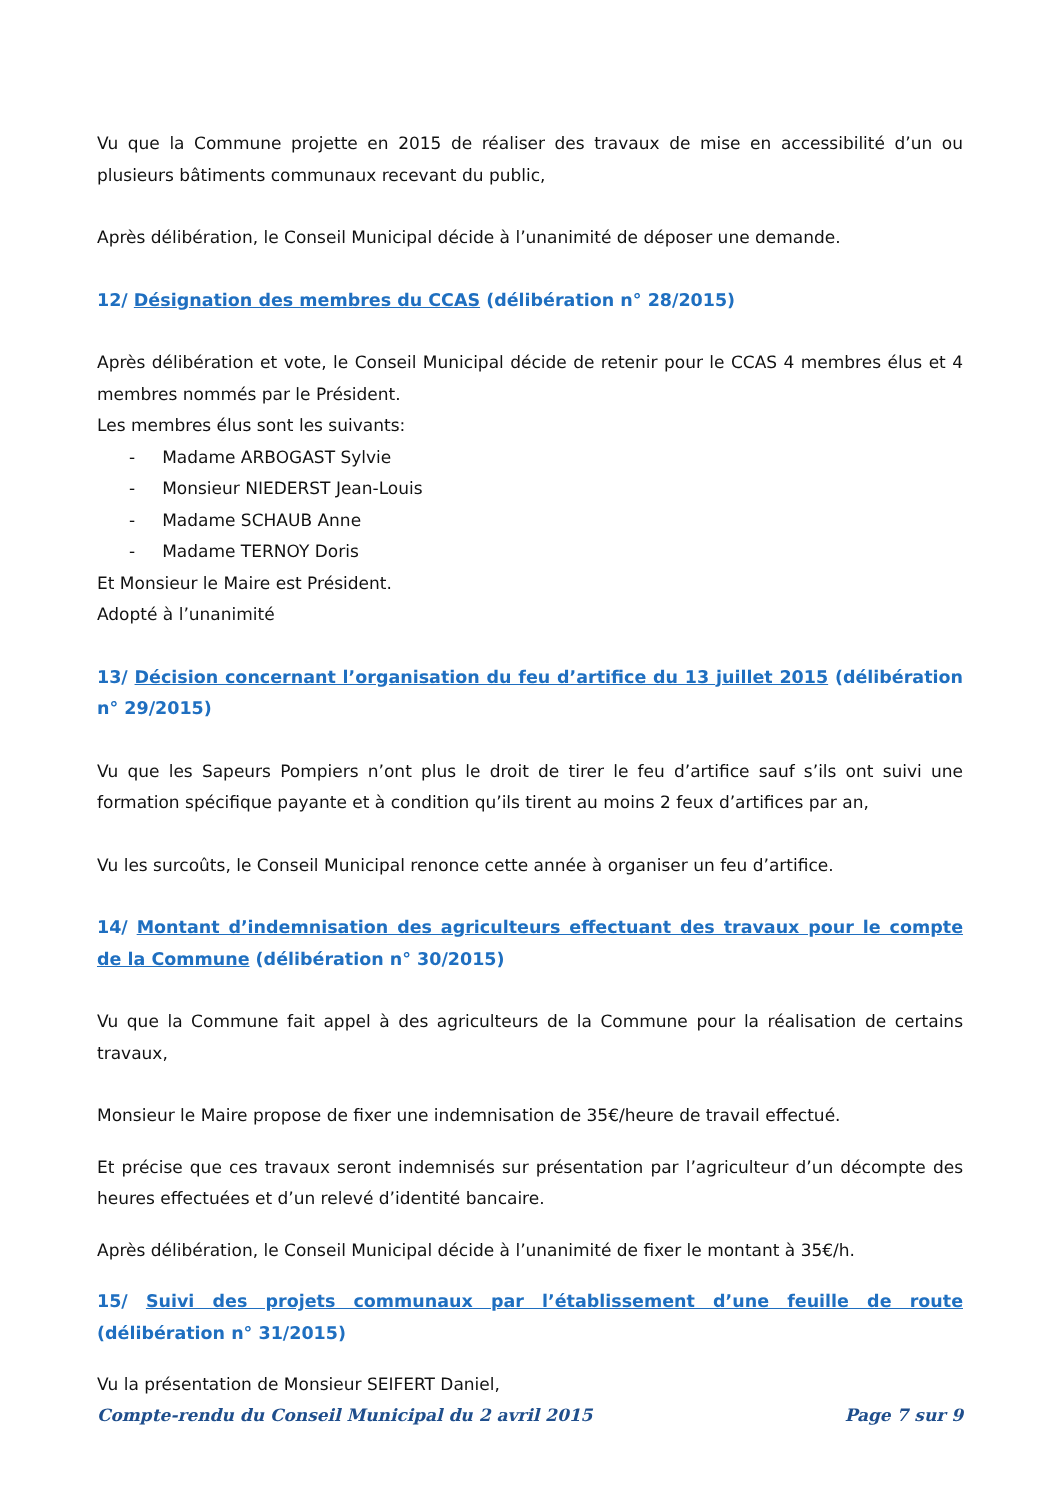Vu que la Commune projette en 2015 de réaliser des travaux de mise en accessibilité d’un ou plusieurs bâtiments communaux recevant du public,
Après délibération, le Conseil Municipal décide à l’unanimité de déposer une demande.
12/ Désignation des membres du CCAS (délibération n° 28/2015)
Après délibération et vote, le Conseil Municipal décide de retenir pour le CCAS 4 membres élus et 4 membres nommés par le Président.
Les membres élus sont les suivants:
- Madame ARBOGAST Sylvie
- Monsieur NIEDERST Jean-Louis
- Madame SCHAUB Anne
- Madame TERNOY Doris
Et Monsieur le Maire est Président.
Adopté à l’unanimité
13/ Décision concernant l’organisation du feu d’artifice du 13 juillet 2015 (délibération n° 29/2015)
Vu que les Sapeurs Pompiers n’ont plus le droit de tirer le feu d’artifice sauf s’ils ont suivi une formation spécifique payante et à condition qu’ils tirent au moins 2 feux d’artifices par an,
Vu les surcoûts, le Conseil Municipal renonce cette année à organiser un feu d’artifice.
14/ Montant d’indemnisation des agriculteurs effectuant des travaux pour le compte de la Commune (délibération n° 30/2015)
Vu que la Commune fait appel à des agriculteurs de la Commune pour la réalisation de certains travaux,
Monsieur le Maire propose de fixer une indemnisation de 35€/heure de travail effectué.
Et précise que ces travaux seront indemnisés sur présentation par l’agriculteur d’un décompte des heures effectuées et d’un relevé d’identité bancaire.
Après délibération, le Conseil Municipal décide à l’unanimité de fixer le montant à 35€/h.
15/ Suivi des projets communaux par l’établissement d’une feuille de route (délibération n° 31/2015)
Vu la présentation de Monsieur SEIFERT Daniel,
Compte-rendu du Conseil Municipal du 2 avril 2015 Page 7 sur 9